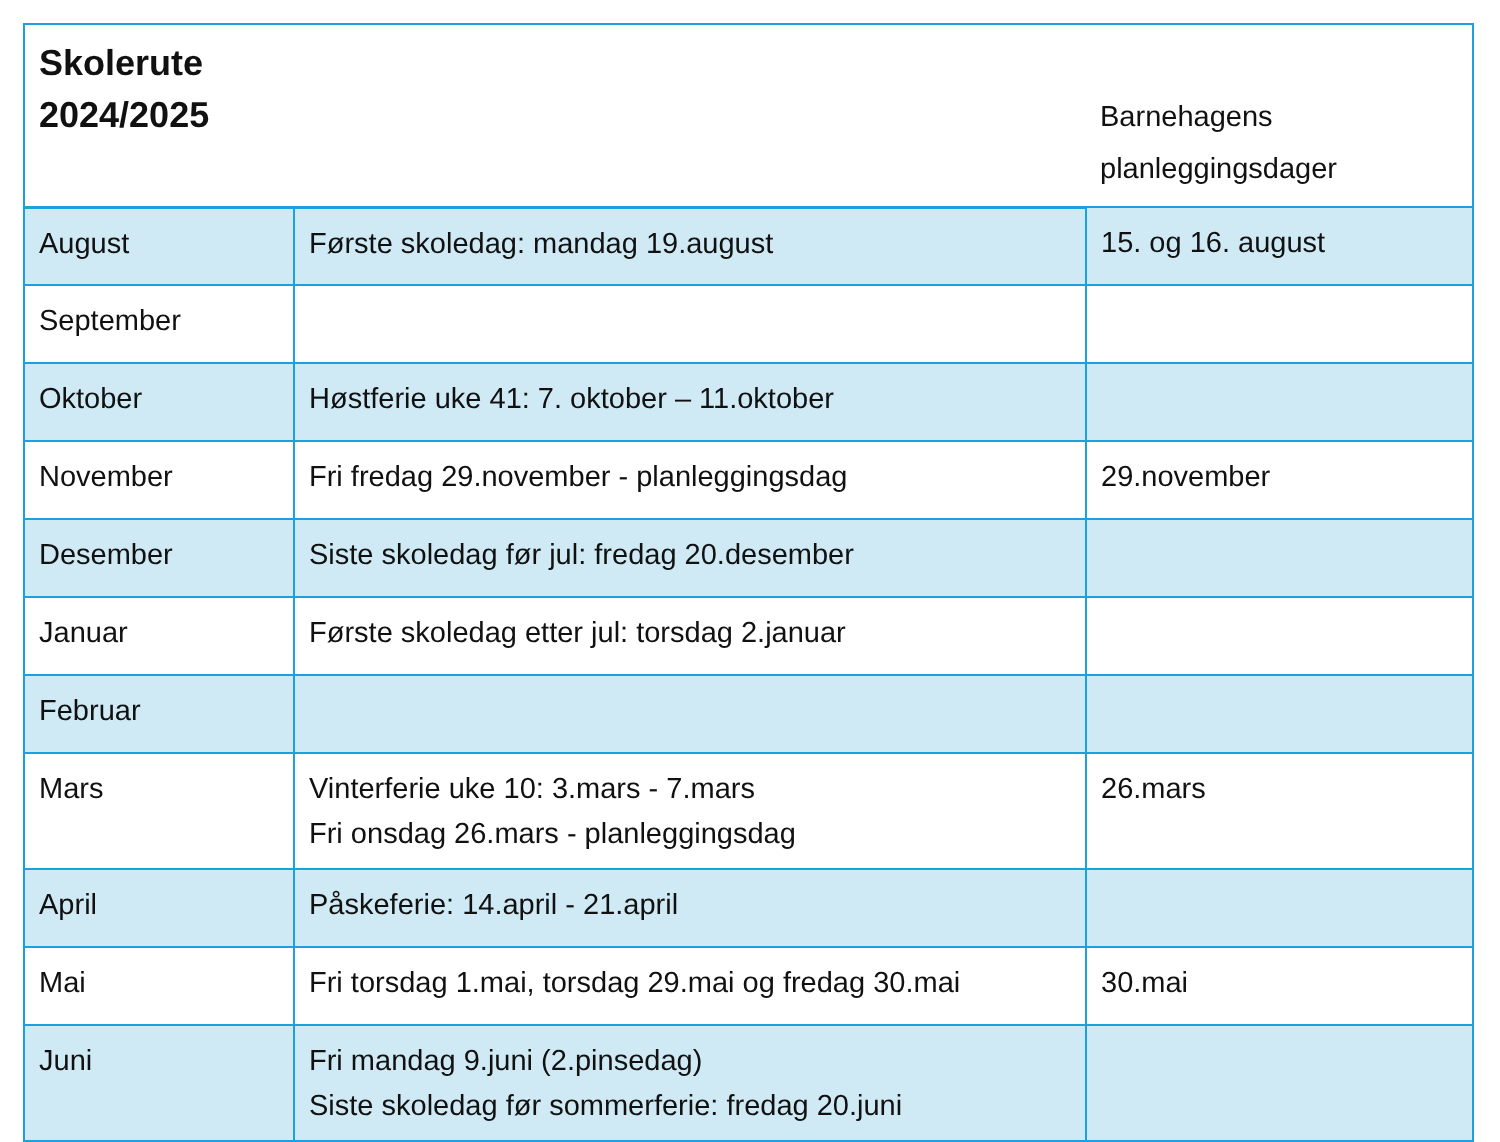| Skolerute 2024/2025 | | Barnehagens planleggingsdager |
| --- | --- | --- |
| August | Første skoledag: mandag 19.august | 15. og 16. august |
| September | | |
| Oktober | Høstferie uke 41: 7. oktober – 11.oktober | |
| November | Fri fredag 29.november - planleggingsdag | 29.november |
| Desember | Siste skoledag før jul: fredag 20.desember | |
| Januar | Første skoledag etter jul: torsdag 2.januar | |
| Februar | | |
| Mars | Vinterferie uke 10: 3.mars - 7.mars Fri onsdag 26.mars - planleggingsdag | 26.mars |
| April | Påskeferie: 14.april - 21.april | |
| Mai | Fri torsdag 1.mai, torsdag 29.mai og fredag 30.mai | 30.mai |
| Juni | Fri mandag 9.juni (2.pinsedag) Siste skoledag før sommerferie: fredag 20.juni | |